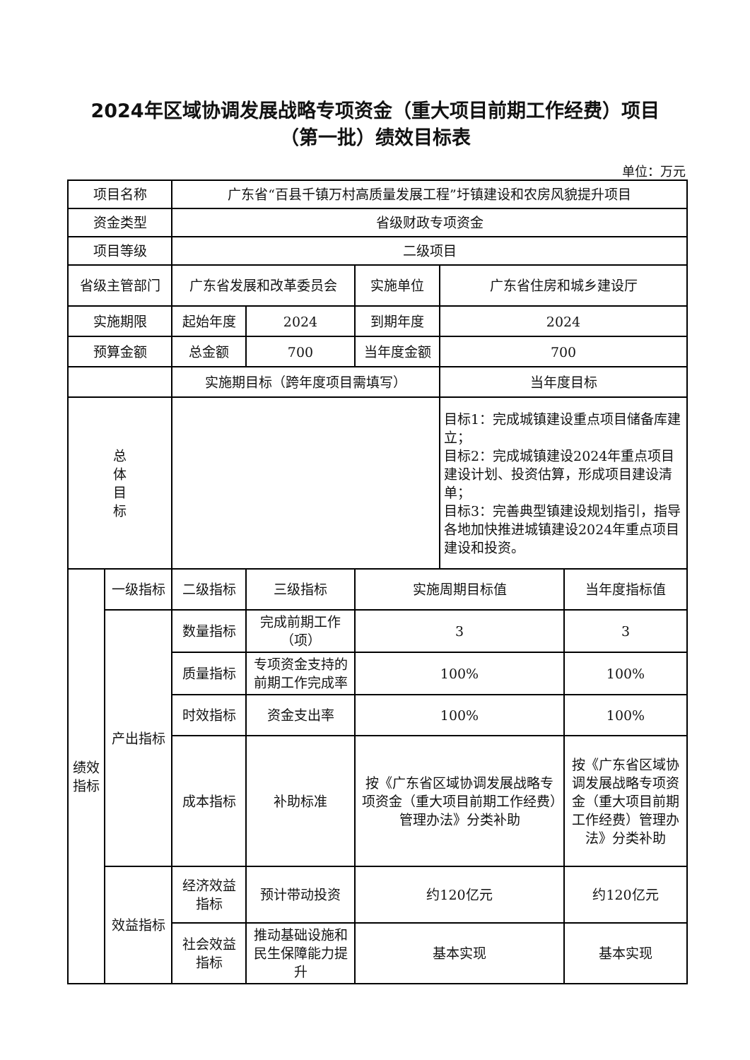2024年区域协调发展战略专项资金（重大项目前期工作经费）项目
（第一批）绩效目标表
单位：万元
| 项目名称 | | 广东省“百县千镇万村高质量发展工程”圩镇建设和农房风貌提升项目 | | | | |
| 资金类型 | | 省级财政专项资金 | | | | |
| 项目等级 | | 二级项目 | | | | |
| 省级主管部门 | | 广东省发展和改革委员会 | | 实施单位 | 广东省住房和城乡建设厅 | |
| 实施期限 | | 起始年度 | 2024 | 到期年度 | 2024 | |
| 预算金额 | | 总金额 | 700 | 当年度金额 | 700 | |
| | | 实施期目标（跨年度项目需填写） | | | 当年度目标 | |
| 总 体 目 标 | | | | | 目标1：完成城镇建设重点项目储备库建立； 目标2：完成城镇建设2024年重点项目建设计划、投资估算，形成项目建设清单； 目标3：完善典型镇建设规划指引，指导各地加快推进城镇建设2024年重点项目建设和投资。 | |
| 绩效 指标 | 一级指标 | 二级指标 | 三级指标 | 实施周期目标值 | | 当年度指标值 |
| | 产出指标 | 数量指标 | 完成前期工作（项） | 3 | | 3 |
| | | 质量指标 | 专项资金支持的前期工作完成率 | 100% | | 100% |
| | | 时效指标 | 资金支出率 | 100% | | 100% |
| | | 成本指标 | 补助标准 | 按《广东省区域协调发展战略专项资金（重大项目前期工作经费）管理办法》分类补助 | | 按《广东省区域协调发展战略专项资金（重大项目前期工作经费）管理办法》分类补助 |
| | 效益指标 | 经济效益指标 | 预计带动投资 | 约120亿元 | | 约120亿元 |
| | | 社会效益指标 | 推动基础设施和民生保障能力提升 | 基本实现 | | 基本实现 |